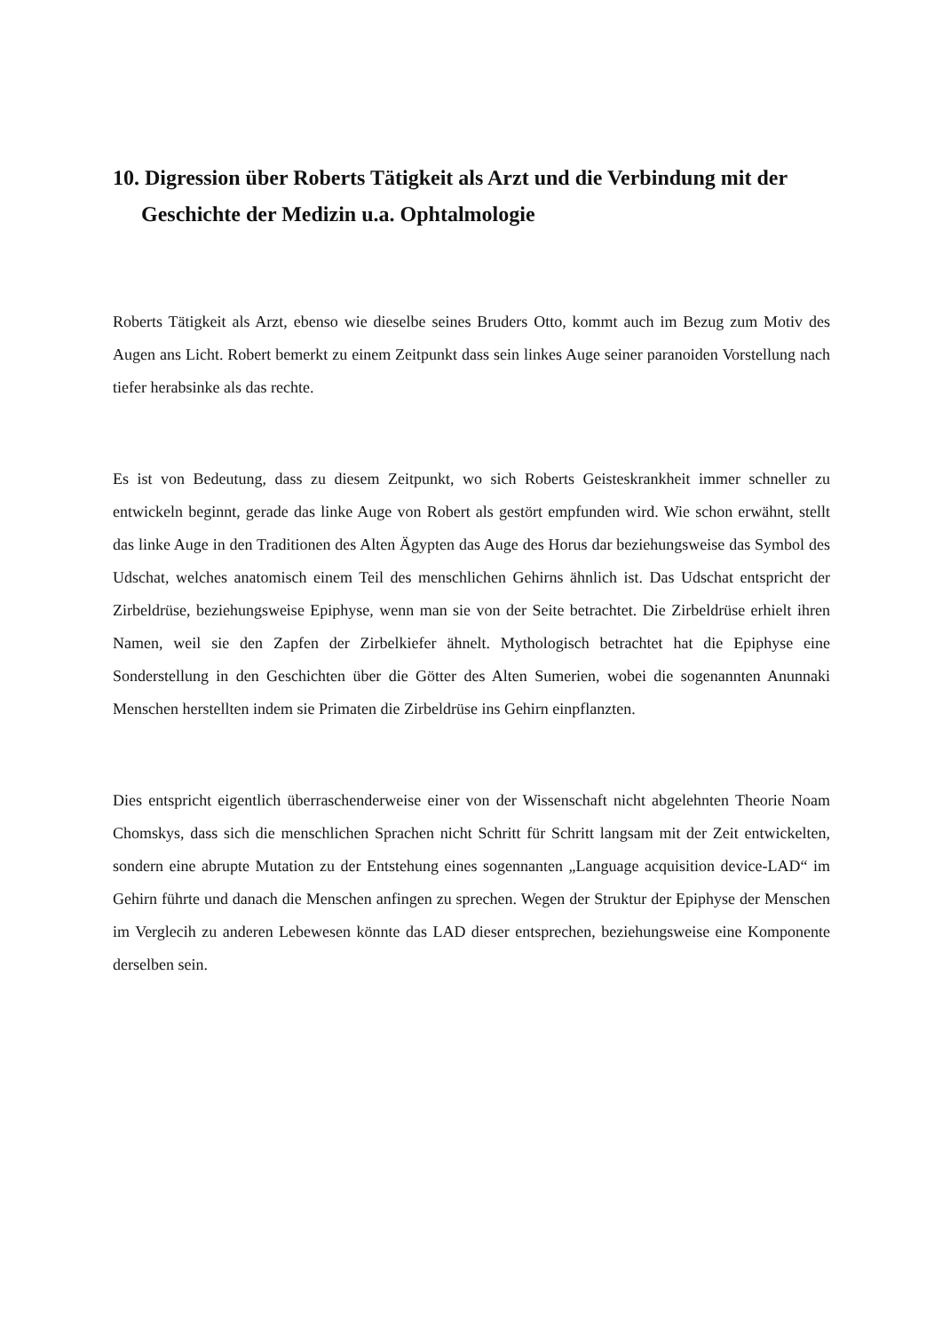10. Digression über Roberts Tätigkeit als Arzt und die Verbindung mit der Geschichte der Medizin u.a. Ophtalmologie
Roberts Tätigkeit als Arzt, ebenso wie dieselbe seines Bruders Otto, kommt auch im Bezug zum Motiv des Augen ans Licht. Robert bemerkt zu einem Zeitpunkt dass sein linkes Auge seiner paranoiden Vorstellung nach tiefer herabsinke als das rechte.
Es ist von Bedeutung, dass zu diesem Zeitpunkt, wo sich Roberts Geisteskrankheit immer schneller zu entwickeln beginnt, gerade das linke Auge von Robert als gestört empfunden wird. Wie schon erwähnt, stellt das linke Auge in den Traditionen des Alten Ägypten das Auge des Horus dar beziehungsweise das Symbol des Udschat, welches anatomisch einem Teil des menschlichen Gehirns ähnlich ist. Das Udschat entspricht der Zirbeldrüse, beziehungsweise Epiphyse, wenn man sie von der Seite betrachtet. Die Zirbeldrüse erhielt ihren Namen, weil sie den Zapfen der Zirbelkiefer ähnelt. Mythologisch betrachtet hat die Epiphyse eine Sonderstellung in den Geschichten über die Götter des Alten Sumerien, wobei die sogenannten Anunnaki Menschen herstellten indem sie Primaten die Zirbeldrüse ins Gehirn einpflanzten.
Dies entspricht eigentlich überraschenderweise einer von der Wissenschaft nicht abgelehnten Theorie Noam Chomskys, dass sich die menschlichen Sprachen nicht Schritt für Schritt langsam mit der Zeit entwickelten, sondern eine abrupte Mutation zu der Entstehung eines sogennanten „Language acquisition device-LAD“ im Gehirn führte und danach die Menschen anfingen zu sprechen. Wegen der Struktur der Epiphyse der Menschen im Verglecih zu anderen Lebewesen könnte das LAD dieser entsprechen, beziehungsweise eine Komponente derselben sein.